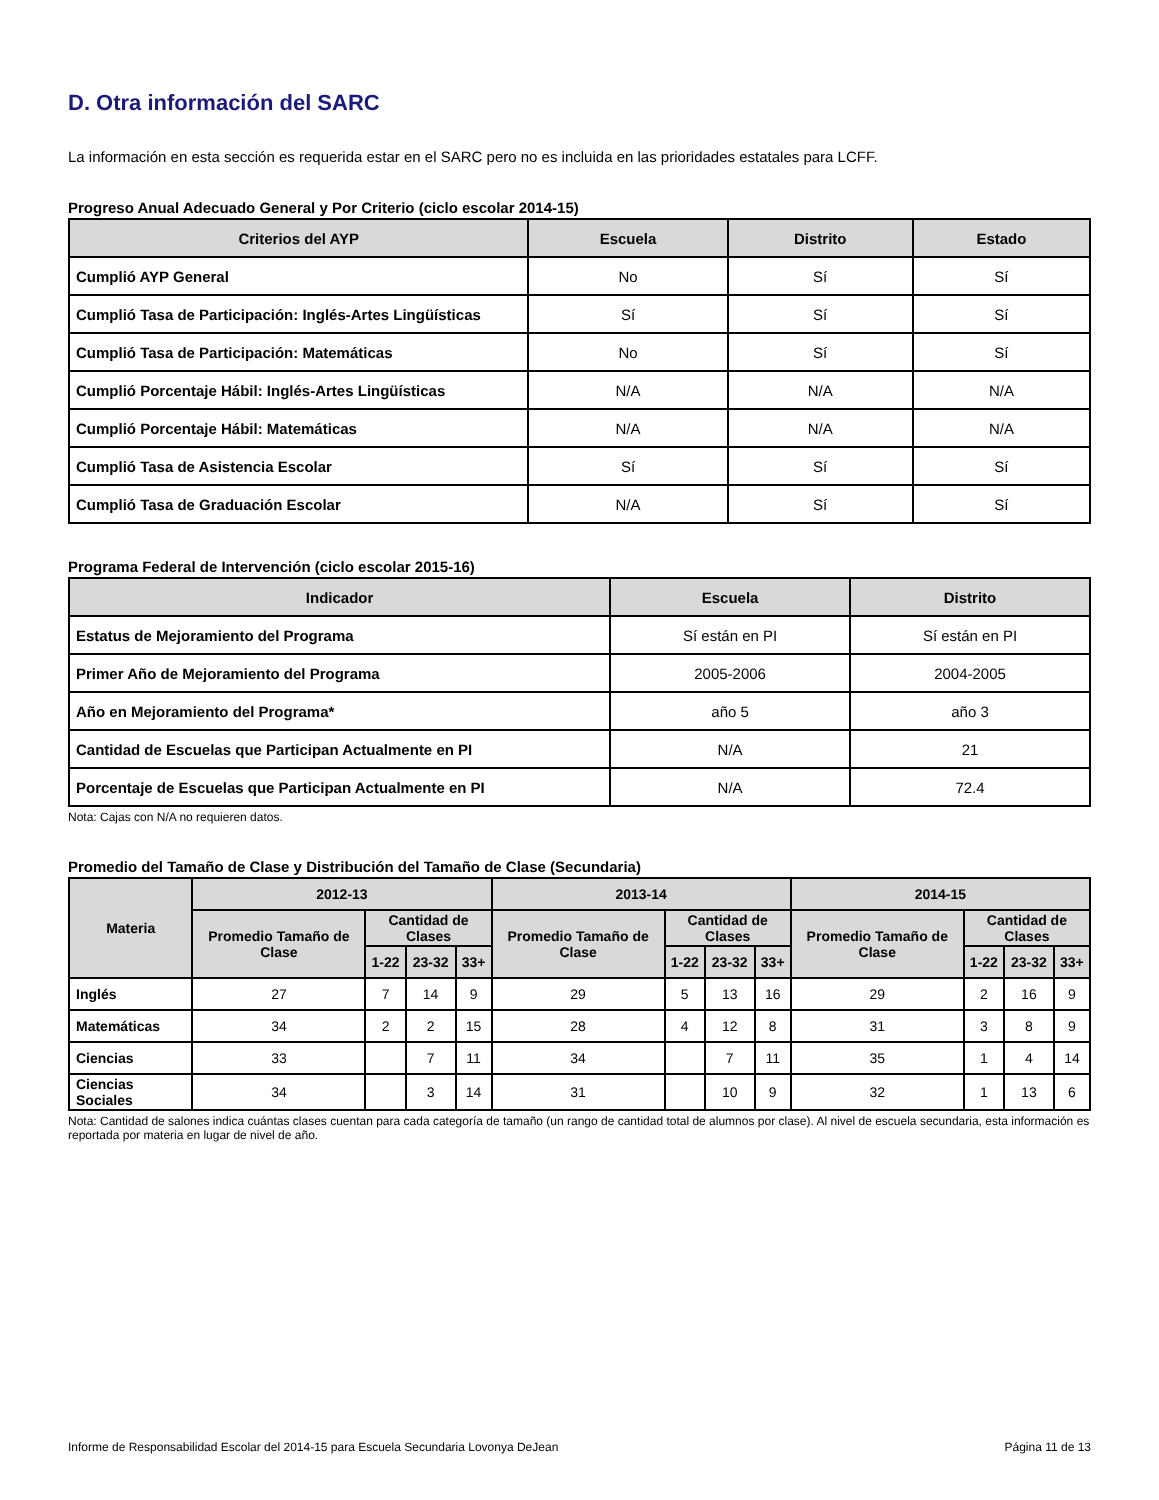D. Otra información del SARC
La información en esta sección es requerida estar en el SARC pero no es incluida en las prioridades estatales para LCFF.
Progreso Anual Adecuado General y Por Criterio (ciclo escolar 2014-15)
| Criterios del AYP | Escuela | Distrito | Estado |
| --- | --- | --- | --- |
| Cumplió AYP General | No | Sí | Sí |
| Cumplió Tasa de Participación: Inglés-Artes Lingüísticas | Sí | Sí | Sí |
| Cumplió Tasa de Participación: Matemáticas | No | Sí | Sí |
| Cumplió Porcentaje Hábil: Inglés-Artes Lingüísticas | N/A | N/A | N/A |
| Cumplió Porcentaje Hábil: Matemáticas | N/A | N/A | N/A |
| Cumplió Tasa de Asistencia Escolar | Sí | Sí | Sí |
| Cumplió Tasa de Graduación Escolar | N/A | Sí | Sí |
Programa Federal de Intervención (ciclo escolar 2015-16)
| Indicador | Escuela | Distrito |
| --- | --- | --- |
| Estatus de Mejoramiento del Programa | Sí están en PI | Sí están en PI |
| Primer Año de Mejoramiento del Programa | 2005-2006 | 2004-2005 |
| Año en Mejoramiento del Programa* | año 5 | año 3 |
| Cantidad de Escuelas que Participan Actualmente en PI | N/A | 21 |
| Porcentaje de Escuelas que Participan Actualmente en PI | N/A | 72.4 |
Nota: Cajas con N/A no requieren datos.
Promedio del Tamaño de Clase y Distribución del Tamaño de Clase (Secundaria)
| Materia | 2012-13 | | | | 2013-14 | | | | 2014-15 | | | |
| --- | --- | --- | --- | --- | --- | --- | --- | --- | --- | --- | --- | --- |
| | Promedio Tamaño de Clase | Cantidad de Clases | | | Promedio Tamaño de Clase | Cantidad de Clases | | | Promedio Tamaño de Clase | Cantidad de Clases | | |
| | | 1-22 | 23-32 | 33+ | | 1-22 | 23-32 | 33+ | | 1-22 | 23-32 | 33+ |
| Inglés | 27 | 7 | 14 | 9 | 29 | 5 | 13 | 16 | 29 | 2 | 16 | 9 |
| Matemáticas | 34 | 2 | 2 | 15 | 28 | 4 | 12 | 8 | 31 | 3 | 8 | 9 |
| Ciencias | 33 | | 7 | 11 | 34 | | 7 | 11 | 35 | 1 | 4 | 14 |
| Ciencias Sociales | 34 | | 3 | 14 | 31 | | 10 | 9 | 32 | 1 | 13 | 6 |
Nota: Cantidad de salones indica cuántas clases cuentan para cada categoría de tamaño (un rango de cantidad total de alumnos por clase). Al nivel de escuela secundaria, esta información es reportada por materia en lugar de nivel de año.
Informe de Responsabilidad Escolar del 2014-15 para Escuela Secundaria Lovonya DeJean Página 11 de 13